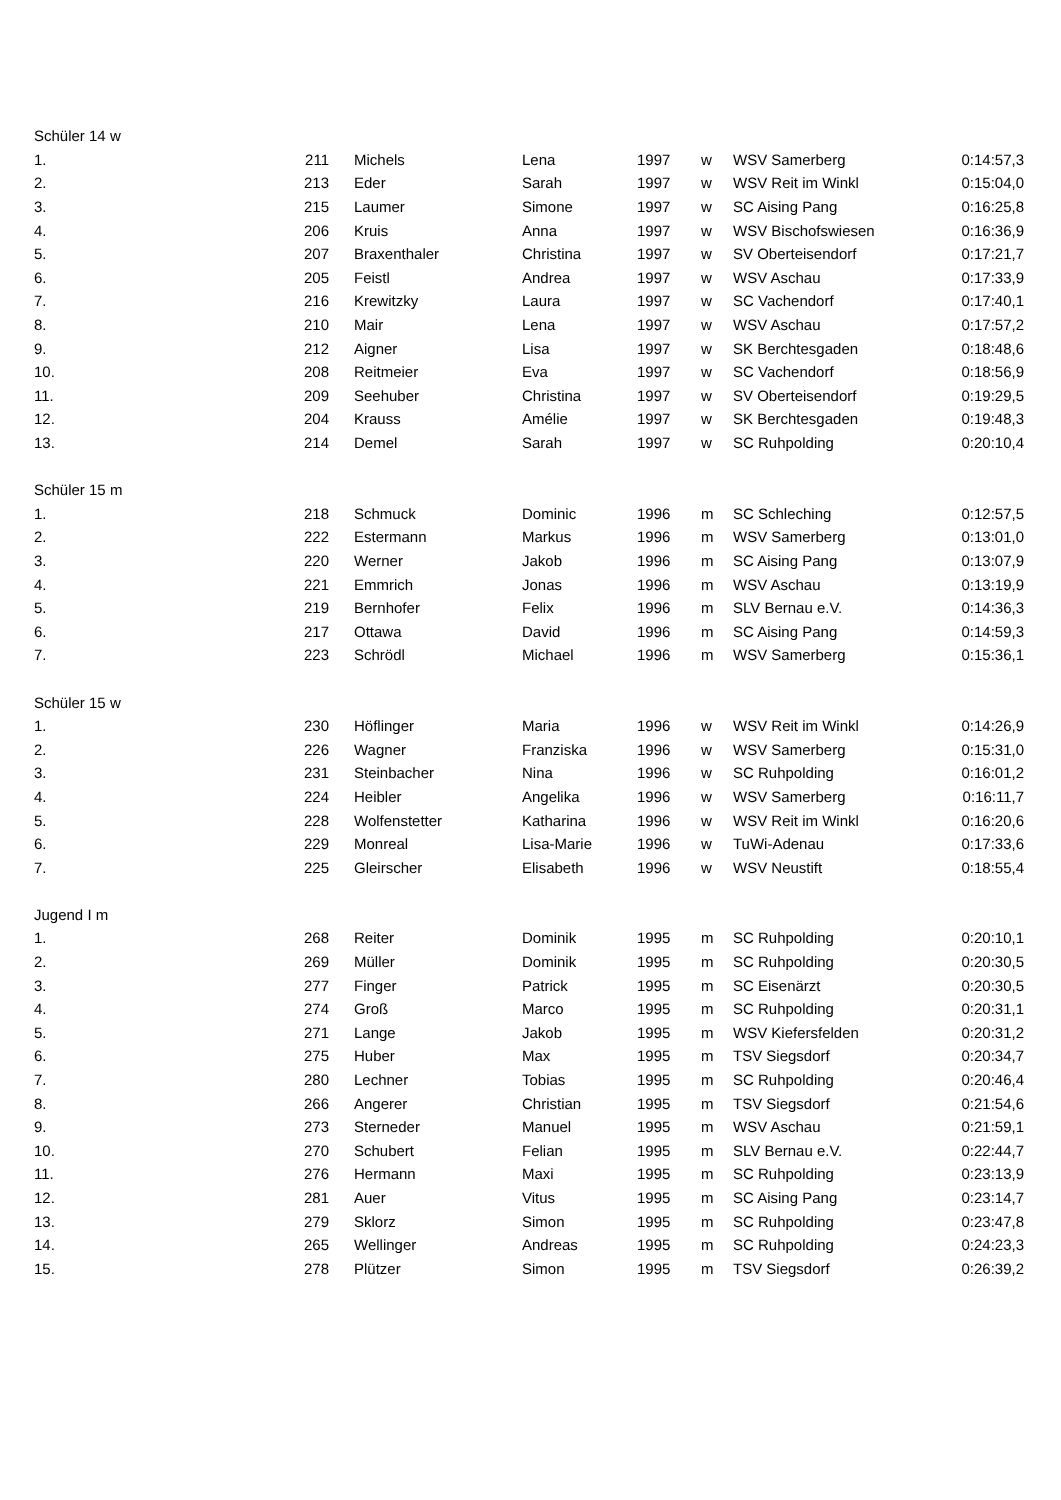| Schüler 14 w | | | | | | | |
| 1. | 211 | Michels | Lena | 1997 | w | WSV Samerberg | 0:14:57,3 |
| 2. | 213 | Eder | Sarah | 1997 | w | WSV Reit im Winkl | 0:15:04,0 |
| 3. | 215 | Laumer | Simone | 1997 | w | SC Aising Pang | 0:16:25,8 |
| 4. | 206 | Kruis | Anna | 1997 | w | WSV Bischofswiesen | 0:16:36,9 |
| 5. | 207 | Braxenthaler | Christina | 1997 | w | SV Oberteisendorf | 0:17:21,7 |
| 6. | 205 | Feistl | Andrea | 1997 | w | WSV Aschau | 0:17:33,9 |
| 7. | 216 | Krewitzky | Laura | 1997 | w | SC Vachendorf | 0:17:40,1 |
| 8. | 210 | Mair | Lena | 1997 | w | WSV Aschau | 0:17:57,2 |
| 9. | 212 | Aigner | Lisa | 1997 | w | SK Berchtesgaden | 0:18:48,6 |
| 10. | 208 | Reitmeier | Eva | 1997 | w | SC Vachendorf | 0:18:56,9 |
| 11. | 209 | Seehuber | Christina | 1997 | w | SV Oberteisendorf | 0:19:29,5 |
| 12. | 204 | Krauss | Amélie | 1997 | w | SK Berchtesgaden | 0:19:48,3 |
| 13. | 214 | Demel | Sarah | 1997 | w | SC Ruhpolding | 0:20:10,4 |
| Schüler 15 m | | | | | | | |
| 1. | 218 | Schmuck | Dominic | 1996 | m | SC Schleching | 0:12:57,5 |
| 2. | 222 | Estermann | Markus | 1996 | m | WSV Samerberg | 0:13:01,0 |
| 3. | 220 | Werner | Jakob | 1996 | m | SC Aising Pang | 0:13:07,9 |
| 4. | 221 | Emmrich | Jonas | 1996 | m | WSV Aschau | 0:13:19,9 |
| 5. | 219 | Bernhofer | Felix | 1996 | m | SLV Bernau e.V. | 0:14:36,3 |
| 6. | 217 | Ottawa | David | 1996 | m | SC Aising Pang | 0:14:59,3 |
| 7. | 223 | Schrödl | Michael | 1996 | m | WSV Samerberg | 0:15:36,1 |
| Schüler 15 w | | | | | | | |
| 1. | 230 | Höflinger | Maria | 1996 | w | WSV Reit im Winkl | 0:14:26,9 |
| 2. | 226 | Wagner | Franziska | 1996 | w | WSV Samerberg | 0:15:31,0 |
| 3. | 231 | Steinbacher | Nina | 1996 | w | SC Ruhpolding | 0:16:01,2 |
| 4. | 224 | Heibler | Angelika | 1996 | w | WSV Samerberg | 0:16:11,7 |
| 5. | 228 | Wolfenstetter | Katharina | 1996 | w | WSV Reit im Winkl | 0:16:20,6 |
| 6. | 229 | Monreal | Lisa-Marie | 1996 | w | TuWi-Adenau | 0:17:33,6 |
| 7. | 225 | Gleirscher | Elisabeth | 1996 | w | WSV Neustift | 0:18:55,4 |
| Jugend I m | | | | | | | |
| 1. | 268 | Reiter | Dominik | 1995 | m | SC Ruhpolding | 0:20:10,1 |
| 2. | 269 | Müller | Dominik | 1995 | m | SC Ruhpolding | 0:20:30,5 |
| 3. | 277 | Finger | Patrick | 1995 | m | SC Eisenärzt | 0:20:30,5 |
| 4. | 274 | Groß | Marco | 1995 | m | SC Ruhpolding | 0:20:31,1 |
| 5. | 271 | Lange | Jakob | 1995 | m | WSV Kiefersfelden | 0:20:31,2 |
| 6. | 275 | Huber | Max | 1995 | m | TSV Siegsdorf | 0:20:34,7 |
| 7. | 280 | Lechner | Tobias | 1995 | m | SC Ruhpolding | 0:20:46,4 |
| 8. | 266 | Angerer | Christian | 1995 | m | TSV Siegsdorf | 0:21:54,6 |
| 9. | 273 | Sterneder | Manuel | 1995 | m | WSV Aschau | 0:21:59,1 |
| 10. | 270 | Schubert | Felian | 1995 | m | SLV Bernau e.V. | 0:22:44,7 |
| 11. | 276 | Hermann | Maxi | 1995 | m | SC Ruhpolding | 0:23:13,9 |
| 12. | 281 | Auer | Vitus | 1995 | m | SC Aising Pang | 0:23:14,7 |
| 13. | 279 | Sklorz | Simon | 1995 | m | SC Ruhpolding | 0:23:47,8 |
| 14. | 265 | Wellinger | Andreas | 1995 | m | SC Ruhpolding | 0:24:23,3 |
| 15. | 278 | Plützer | Simon | 1995 | m | TSV Siegsdorf | 0:26:39,2 |